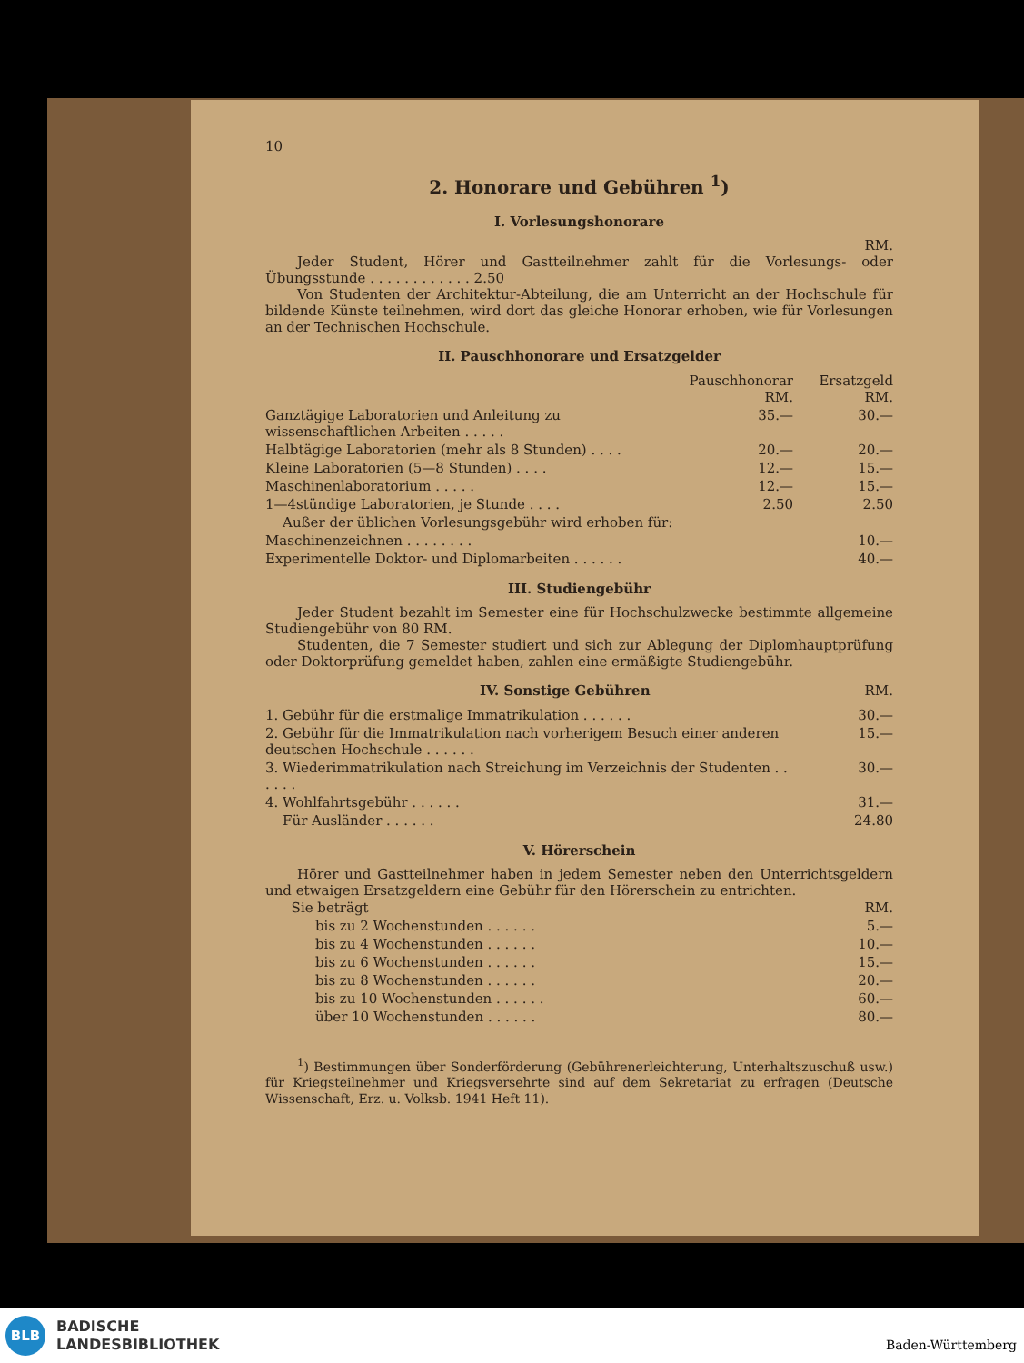10
2. Honorare und Gebühren <sup>1</sup>)
I. Vorlesungshonorare
RM.
Jeder Student, Hörer und Gastteilnehmer zahlt für die Vorlesungs- oder Übungsstunde . . . . . . . . . . . . 2.50
Von Studenten der Architektur-Abteilung, die am Unterricht an der Hochschule für bildende Künste teilnehmen, wird dort das gleiche Honorar erhoben, wie für Vorlesungen an der Technischen Hochschule.
II. Pauschhonorare und Ersatzgelder
| | Pauschhonorar RM. | Ersatzgeld RM. |
| Ganztägige Laboratorien und Anleitung zu wissenschaftlichen Arbeiten . . . . . | 35.— | 30.— |
| Halbtägige Laboratorien (mehr als 8 Stunden) . . . . | 20.— | 20.— |
| Kleine Laboratorien (5—8 Stunden) . . . . | 12.— | 15.— |
| Maschinenlaboratorium . . . . . | 12.— | 15.— |
| 1—4stündige Laboratorien, je Stunde . . . . | 2.50 | 2.50 |
| Außer der üblichen Vorlesungsgebühr wird erhoben für: | | |
| Maschinenzeichnen . . . . . . . . | | 10.— |
| Experimentelle Doktor- und Diplomarbeiten . . . . . . | | 40.— |
III. Studiengebühr
Jeder Student bezahlt im Semester eine für Hochschulzwecke bestimmte allgemeine Studiengebühr von 80 RM.
Studenten, die 7 Semester studiert und sich zur Ablegung der Diplomhauptprüfung oder Doktorprüfung gemeldet haben, zahlen eine ermäßigte Studiengebühr.
IV. Sonstige Gebühren RM.
| 1. Gebühr für die erstmalige Immatrikulation . . . . . . | 30.— |
| 2. Gebühr für die Immatrikulation nach vorherigem Besuch einer anderen deutschen Hochschule . . . . . . | 15.— |
| 3. Wiederimmatrikulation nach Streichung im Verzeichnis der Studenten . . . . . . | 30.— |
| 4. Wohlfahrtsgebühr . . . . . . | 31.— |
| Für Ausländer . . . . . . | 24.80 |
V. Hörerschein
Hörer und Gastteilnehmer haben in jedem Semester neben den Unterrichtsgeldern und etwaigen Ersatzgeldern eine Gebühr für den Hörerschein zu entrichten.
| Sie beträgt | RM. |
| bis zu 2 Wochenstunden . . . . . . | 5.— |
| bis zu 4 Wochenstunden . . . . . . | 10.— |
| bis zu 6 Wochenstunden . . . . . . | 15.— |
| bis zu 8 Wochenstunden . . . . . . | 20.— |
| bis zu 10 Wochenstunden . . . . . . | 60.— |
| über 10 Wochenstunden . . . . . . | 80.— |
<sup>1</sup>) Bestimmungen über Sonderförderung (Gebührenerleichterung, Unterhaltszuschuß usw.) für Kriegsteilnehmer und Kriegsversehrte sind auf dem Sekretariat zu erfragen (Deutsche Wissenschaft, Erz. u. Volksb. 1941 Heft 11).
BLB
BADISCHE
LANDESBIBLIOTHEK
Baden-Württemberg